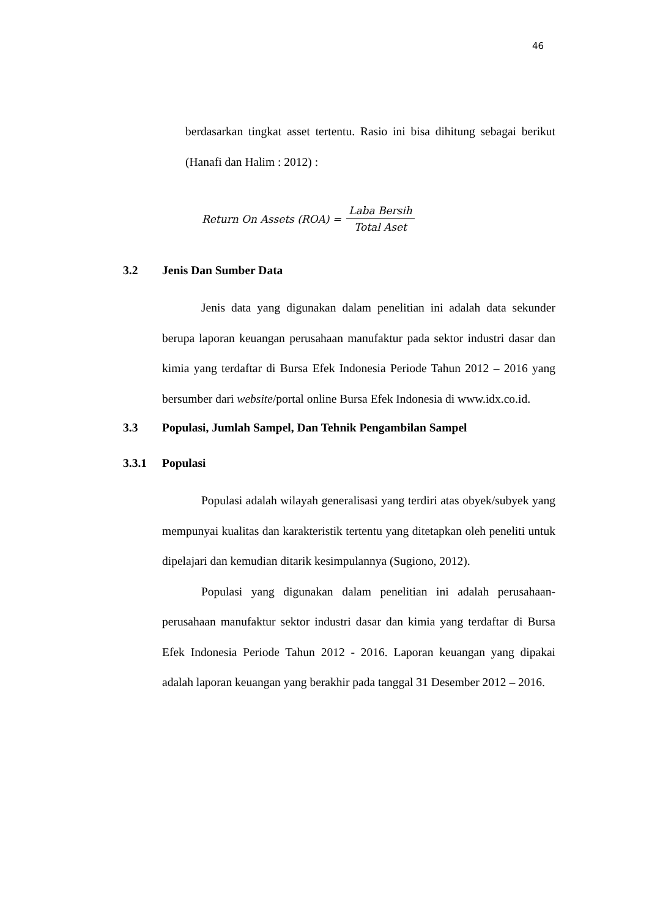46
berdasarkan tingkat asset tertentu. Rasio ini bisa dihitung sebagai berikut (Hanafi dan Halim : 2012) :
Return On Assets (ROA) =
Laba Bersih
Total Aset
3.2 Jenis Dan Sumber Data
Jenis data yang digunakan dalam penelitian ini adalah data sekunder berupa laporan keuangan perusahaan manufaktur pada sektor industri dasar dan kimia yang terdaftar di Bursa Efek Indonesia Periode Tahun 2012 – 2016 yang bersumber dari website/portal online Bursa Efek Indonesia di www.idx.co.id.
3.3 Populasi, Jumlah Sampel, Dan Tehnik Pengambilan Sampel
3.3.1 Populasi
Populasi adalah wilayah generalisasi yang terdiri atas obyek/subyek yang mempunyai kualitas dan karakteristik tertentu yang ditetapkan oleh peneliti untuk dipelajari dan kemudian ditarik kesimpulannya (Sugiono, 2012).
Populasi yang digunakan dalam penelitian ini adalah perusahaan-perusahaan manufaktur sektor industri dasar dan kimia yang terdaftar di Bursa Efek Indonesia Periode Tahun 2012 - 2016. Laporan keuangan yang dipakai adalah laporan keuangan yang berakhir pada tanggal 31 Desember 2012 – 2016.